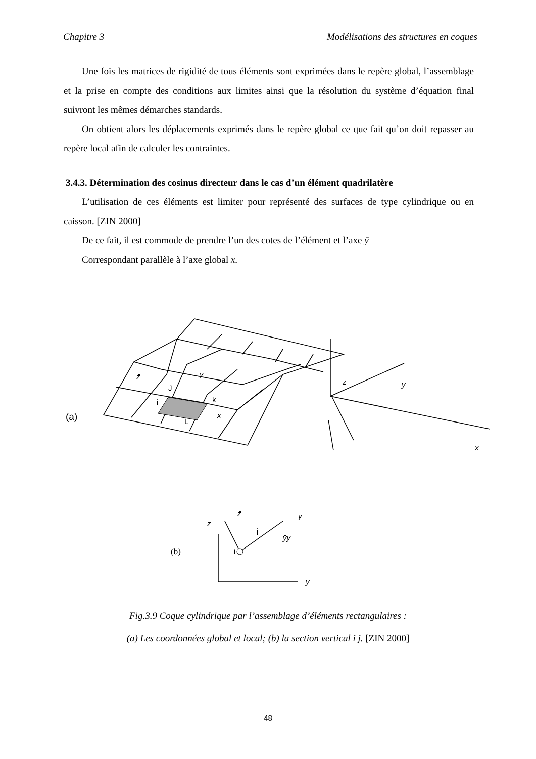Chapitre 3 Modélisations des structures en coques
Une fois les matrices de rigidité de tous éléments sont exprimées dans le repère global, l’assemblage et la prise en compte des conditions aux limites ainsi que la résolution du système d’équation final suivront les mêmes démarches standards.
On obtient alors les déplacements exprimés dans le repère global ce que fait qu’on doit repasser au repère local afin de calculer les contraintes.
3.4.3. Détermination des cosinus directeur dans le cas d’un élément quadrilatère
L’utilisation de ces éléments est limiter pour représenté des surfaces de type cylindrique ou en caisson. [ZIN 2000]
De ce fait, il est commode de prendre l’un des cotes de l’élément et l’axe ȳ
Correspondant parallèle à l’axe global x.
(a)
z̄
J
i
k
L
x̄
ȳ
z
y
x
z̄
ȳ
z
j
ȳy
(b)
i
y
Fig.3.9 Coque cylindrique par l’assemblage d’éléments rectangulaires :
(a) Les coordonnées global et local; (b) la section vertical i j. [ZIN 2000]
48